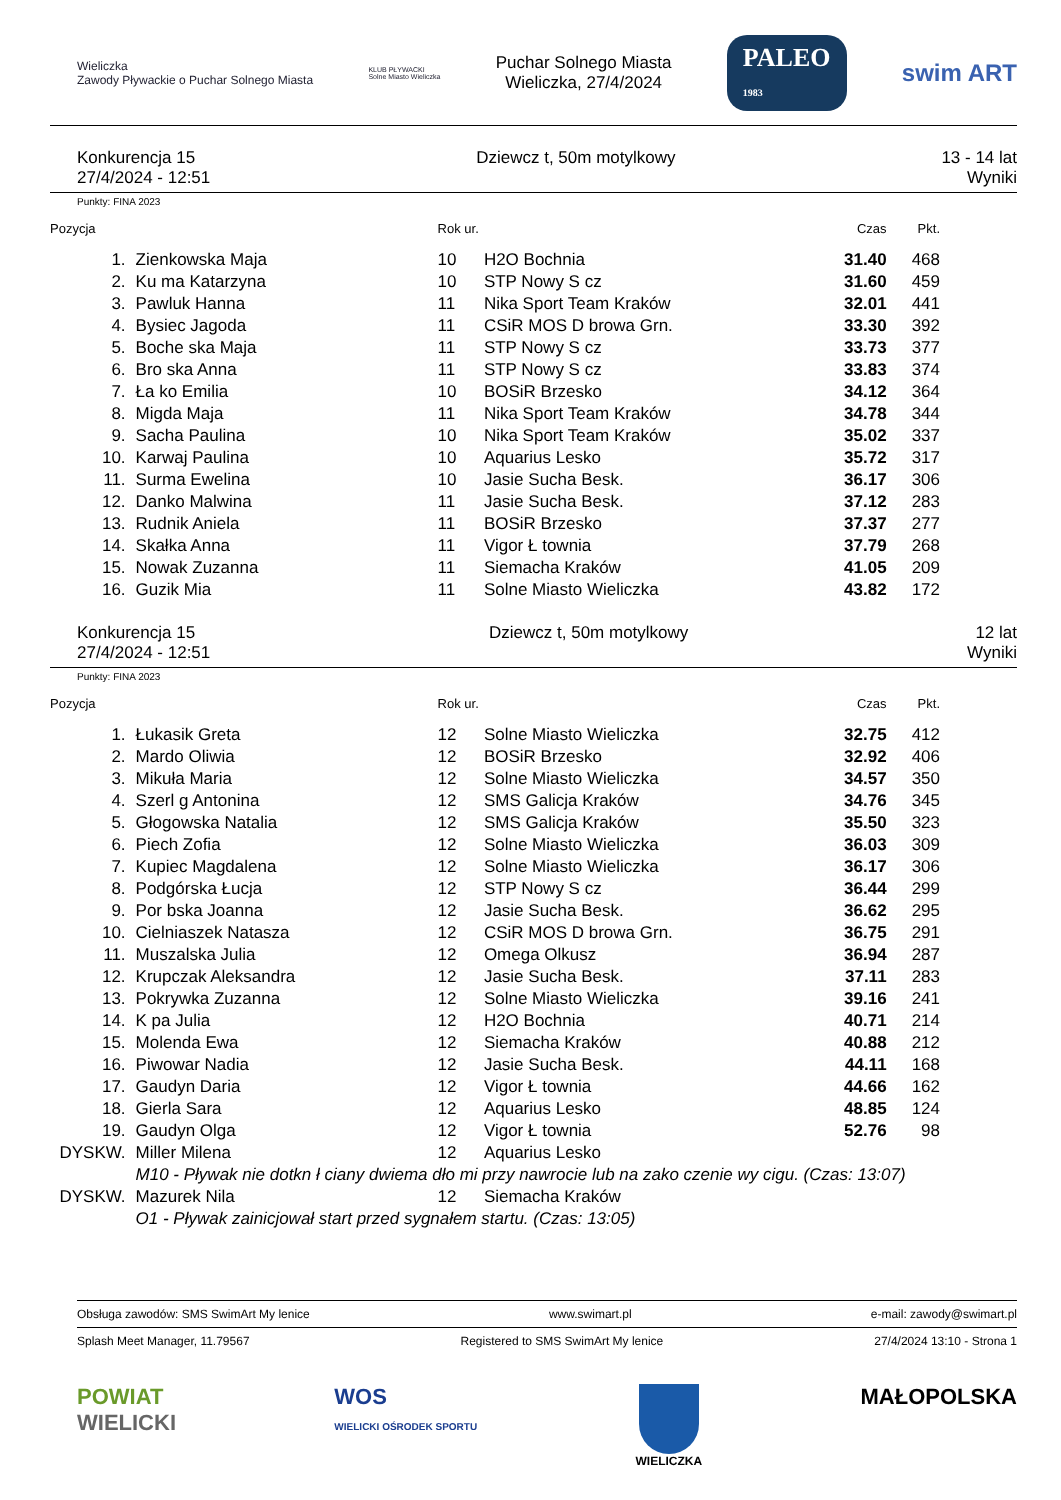Wieliczka
Zawody Pływackie o Puchar Solnego Miasta
KLUB PŁYWACKI
Solne Miasto Wieliczka
Puchar Solnego Miasta
Wieliczka, 27/4/2024
PALEO
1983
swim ART
Konkurencja 15
27/4/2024 - 12:51
Dziewcz t, 50m motylkowy 13 - 14 lat
Wyniki
Punkty: FINA 2023
| Pozycja | | Rok ur. | | Czas | Pkt. |
| --- | --- | --- | --- | --- | --- |
| 1. | Zienkowska Maja | 10 | H2O Bochnia | 31.40 | 468 |
| 2. | Ku ma Katarzyna | 10 | STP Nowy S cz | 31.60 | 459 |
| 3. | Pawluk Hanna | 11 | Nika Sport Team Kraków | 32.01 | 441 |
| 4. | Bysiec Jagoda | 11 | CSiR MOS D browa Grn. | 33.30 | 392 |
| 5. | Boche ska Maja | 11 | STP Nowy S cz | 33.73 | 377 |
| 6. | Bro ska Anna | 11 | STP Nowy S cz | 33.83 | 374 |
| 7. | Ła ko Emilia | 10 | BOSiR Brzesko | 34.12 | 364 |
| 8. | Migda Maja | 11 | Nika Sport Team Kraków | 34.78 | 344 |
| 9. | Sacha Paulina | 10 | Nika Sport Team Kraków | 35.02 | 337 |
| 10. | Karwaj Paulina | 10 | Aquarius Lesko | 35.72 | 317 |
| 11. | Surma Ewelina | 10 | Jasie Sucha Besk. | 36.17 | 306 |
| 12. | Danko Malwina | 11 | Jasie Sucha Besk. | 37.12 | 283 |
| 13. | Rudnik Aniela | 11 | BOSiR Brzesko | 37.37 | 277 |
| 14. | Skałka Anna | 11 | Vigor Ł townia | 37.79 | 268 |
| 15. | Nowak Zuzanna | 11 | Siemacha Kraków | 41.05 | 209 |
| 16. | Guzik Mia | 11 | Solne Miasto Wieliczka | 43.82 | 172 |
Konkurencja 15
27/4/2024 - 12:51
Dziewcz t, 50m motylkowy 12 lat
Wyniki
Punkty: FINA 2023
| Pozycja | | Rok ur. | | Czas | Pkt. |
| --- | --- | --- | --- | --- | --- |
| 1. | Łukasik Greta | 12 | Solne Miasto Wieliczka | 32.75 | 412 |
| 2. | Mardo Oliwia | 12 | BOSiR Brzesko | 32.92 | 406 |
| 3. | Mikuła Maria | 12 | Solne Miasto Wieliczka | 34.57 | 350 |
| 4. | Szerl g Antonina | 12 | SMS Galicja Kraków | 34.76 | 345 |
| 5. | Głogowska Natalia | 12 | SMS Galicja Kraków | 35.50 | 323 |
| 6. | Piech Zofia | 12 | Solne Miasto Wieliczka | 36.03 | 309 |
| 7. | Kupiec Magdalena | 12 | Solne Miasto Wieliczka | 36.17 | 306 |
| 8. | Podgórska Łucja | 12 | STP Nowy S cz | 36.44 | 299 |
| 9. | Por bska Joanna | 12 | Jasie Sucha Besk. | 36.62 | 295 |
| 10. | Cielniaszek Natasza | 12 | CSiR MOS D browa Grn. | 36.75 | 291 |
| 11. | Muszalska Julia | 12 | Omega Olkusz | 36.94 | 287 |
| 12. | Krupczak Aleksandra | 12 | Jasie Sucha Besk. | 37.11 | 283 |
| 13. | Pokrywka Zuzanna | 12 | Solne Miasto Wieliczka | 39.16 | 241 |
| 14. | K pa Julia | 12 | H2O Bochnia | 40.71 | 214 |
| 15. | Molenda Ewa | 12 | Siemacha Kraków | 40.88 | 212 |
| 16. | Piwowar Nadia | 12 | Jasie Sucha Besk. | 44.11 | 168 |
| 17. | Gaudyn Daria | 12 | Vigor Ł townia | 44.66 | 162 |
| 18. | Gierla Sara | 12 | Aquarius Lesko | 48.85 | 124 |
| 19. | Gaudyn Olga | 12 | Vigor Ł townia | 52.76 | 98 |
| DYSKW. | Miller Milena | 12 | Aquarius Lesko | | |
| | M10 - Pływak nie dotkn ł ciany dwiema dło mi przy nawrocie lub na zako czenie wy cigu. (Czas: 13:07) | | | | |
| DYSKW. | Mazurek Nila | 12 | Siemacha Kraków | | |
| | O1 - Pływak zainicjował start przed sygnałem startu. (Czas: 13:05) | | | | |
Obsługa zawodów: SMS SwimArt My lenice www.swimart.pl e-mail: zawody@swimart.pl
Splash Meet Manager, 11.79567 Registered to SMS SwimArt My lenice 27/4/2024 13:10 - Strona 1
POWIAT
WIELICKI
WOS
WIELICKI OŚRODEK SPORTU
WIELICZKA
MAŁOPOLSKA